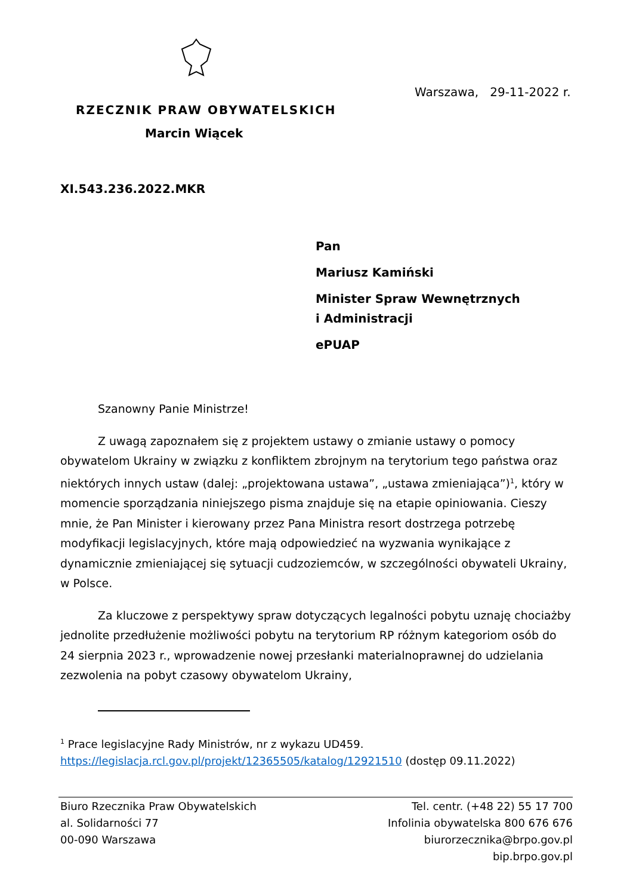Warszawa, 29-11-2022 r.
RZECZNIK PRAW OBYWATELSKICH
Marcin Wiącek
XI.543.236.2022.MKR
Pan
Mariusz Kamiński
Minister Spraw Wewnętrznych
i Administracji
ePUAP
Szanowny Panie Ministrze!
Z uwagą zapoznałem się z projektem ustawy o zmianie ustawy o pomocy obywatelom Ukrainy w związku z konfliktem zbrojnym na terytorium tego państwa oraz niektórych innych ustaw (dalej: „projektowana ustawa”, „ustawa zmieniająca”)<sup>1</sup>, który w momencie sporządzania niniejszego pisma znajduje się na etapie opiniowania. Cieszy mnie, że Pan Minister i kierowany przez Pana Ministra resort dostrzega potrzebę modyfikacji legislacyjnych, które mają odpowiedzieć na wyzwania wynikające z dynamicznie zmieniającej się sytuacji cudzoziemców, w szczególności obywateli Ukrainy, w Polsce.
Za kluczowe z perspektywy spraw dotyczących legalności pobytu uznaję chociażby jednolite przedłużenie możliwości pobytu na terytorium RP różnym kategoriom osób do 24 sierpnia 2023 r., wprowadzenie nowej przesłanki materialnoprawnej do udzielania zezwolenia na pobyt czasowy obywatelom Ukrainy,
<sup>1</sup> Prace legislacyjne Rady Ministrów, nr z wykazu UD459.
https://legislacja.rcl.gov.pl/projekt/12365505/katalog/12921510 (dostęp 09.11.2022)
Biuro Rzecznika Praw Obywatelskich
al. Solidarności 77
00-090 Warszawa
Tel. centr. (+48 22) 55 17 700
Infolinia obywatelska 800 676 676
biurorzecznika@brpo.gov.pl
bip.brpo.gov.pl